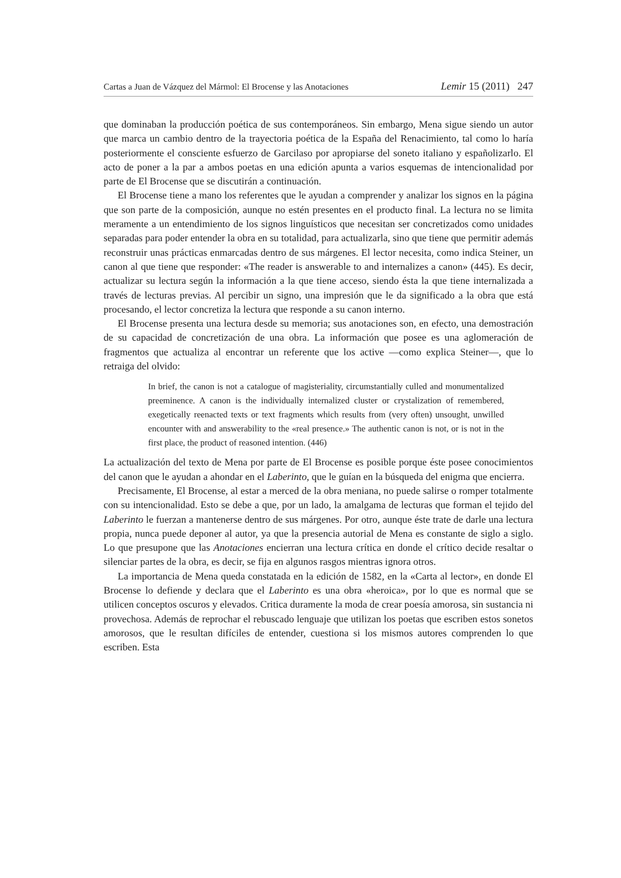Cartas a Juan de Vázquez del Mármol: El Brocense y las Anotaciones Lemir 15 (2011) 247
que dominaban la producción poética de sus contemporáneos. Sin embargo, Mena sigue siendo un autor que marca un cambio dentro de la trayectoria poética de la España del Renacimiento, tal como lo haría posteriormente el consciente esfuerzo de Garcilaso por apropiarse del soneto italiano y españolizarlo. El acto de poner a la par a ambos poetas en una edición apunta a varios esquemas de intencionalidad por parte de El Brocense que se discutirán a continuación.
El Brocense tiene a mano los referentes que le ayudan a comprender y analizar los signos en la página que son parte de la composición, aunque no estén presentes en el producto final. La lectura no se limita meramente a un entendimiento de los signos linguísticos que necesitan ser concretizados como unidades separadas para poder entender la obra en su totalidad, para actualizarla, sino que tiene que permitir además reconstruir unas prácticas enmarcadas dentro de sus márgenes. El lector necesita, como indica Steiner, un canon al que tiene que responder: «The reader is answerable to and internalizes a canon» (445). Es decir, actualizar su lectura según la información a la que tiene acceso, siendo ésta la que tiene internalizada a través de lecturas previas. Al percibir un signo, una impresión que le da significado a la obra que está procesando, el lector concretiza la lectura que responde a su canon interno.
El Brocense presenta una lectura desde su memoria; sus anotaciones son, en efecto, una demostración de su capacidad de concretización de una obra. La información que posee es una aglomeración de fragmentos que actualiza al encontrar un referente que los active —como explica Steiner—, que lo retraiga del olvido:
In brief, the canon is not a catalogue of magisteriality, circumstantially culled and monumentalized preeminence. A canon is the individually internalized cluster or crystalization of remembered, exegetically reenacted texts or text fragments which results from (very often) unsought, unwilled encounter with and answerability to the «real presence.» The authentic canon is not, or is not in the first place, the product of reasoned intention. (446)
La actualización del texto de Mena por parte de El Brocense es posible porque éste posee conocimientos del canon que le ayudan a ahondar en el Laberinto, que le guían en la búsqueda del enigma que encierra.
Precisamente, El Brocense, al estar a merced de la obra meniana, no puede salirse o romper totalmente con su intencionalidad. Esto se debe a que, por un lado, la amalgama de lecturas que forman el tejido del Laberinto le fuerzan a mantenerse dentro de sus márgenes. Por otro, aunque éste trate de darle una lectura propia, nunca puede deponer al autor, ya que la presencia autorial de Mena es constante de siglo a siglo. Lo que presupone que las Anotaciones encierran una lectura crítica en donde el crítico decide resaltar o silenciar partes de la obra, es decir, se fija en algunos rasgos mientras ignora otros.
La importancia de Mena queda constatada en la edición de 1582, en la «Carta al lector», en donde El Brocense lo defiende y declara que el Laberinto es una obra «heroica», por lo que es normal que se utilicen conceptos oscuros y elevados. Critica duramente la moda de crear poesía amorosa, sin sustancia ni provechosa. Además de reprochar el rebuscado lenguaje que utilizan los poetas que escriben estos sonetos amorosos, que le resultan difíciles de entender, cuestiona si los mismos autores comprenden lo que escriben. Esta